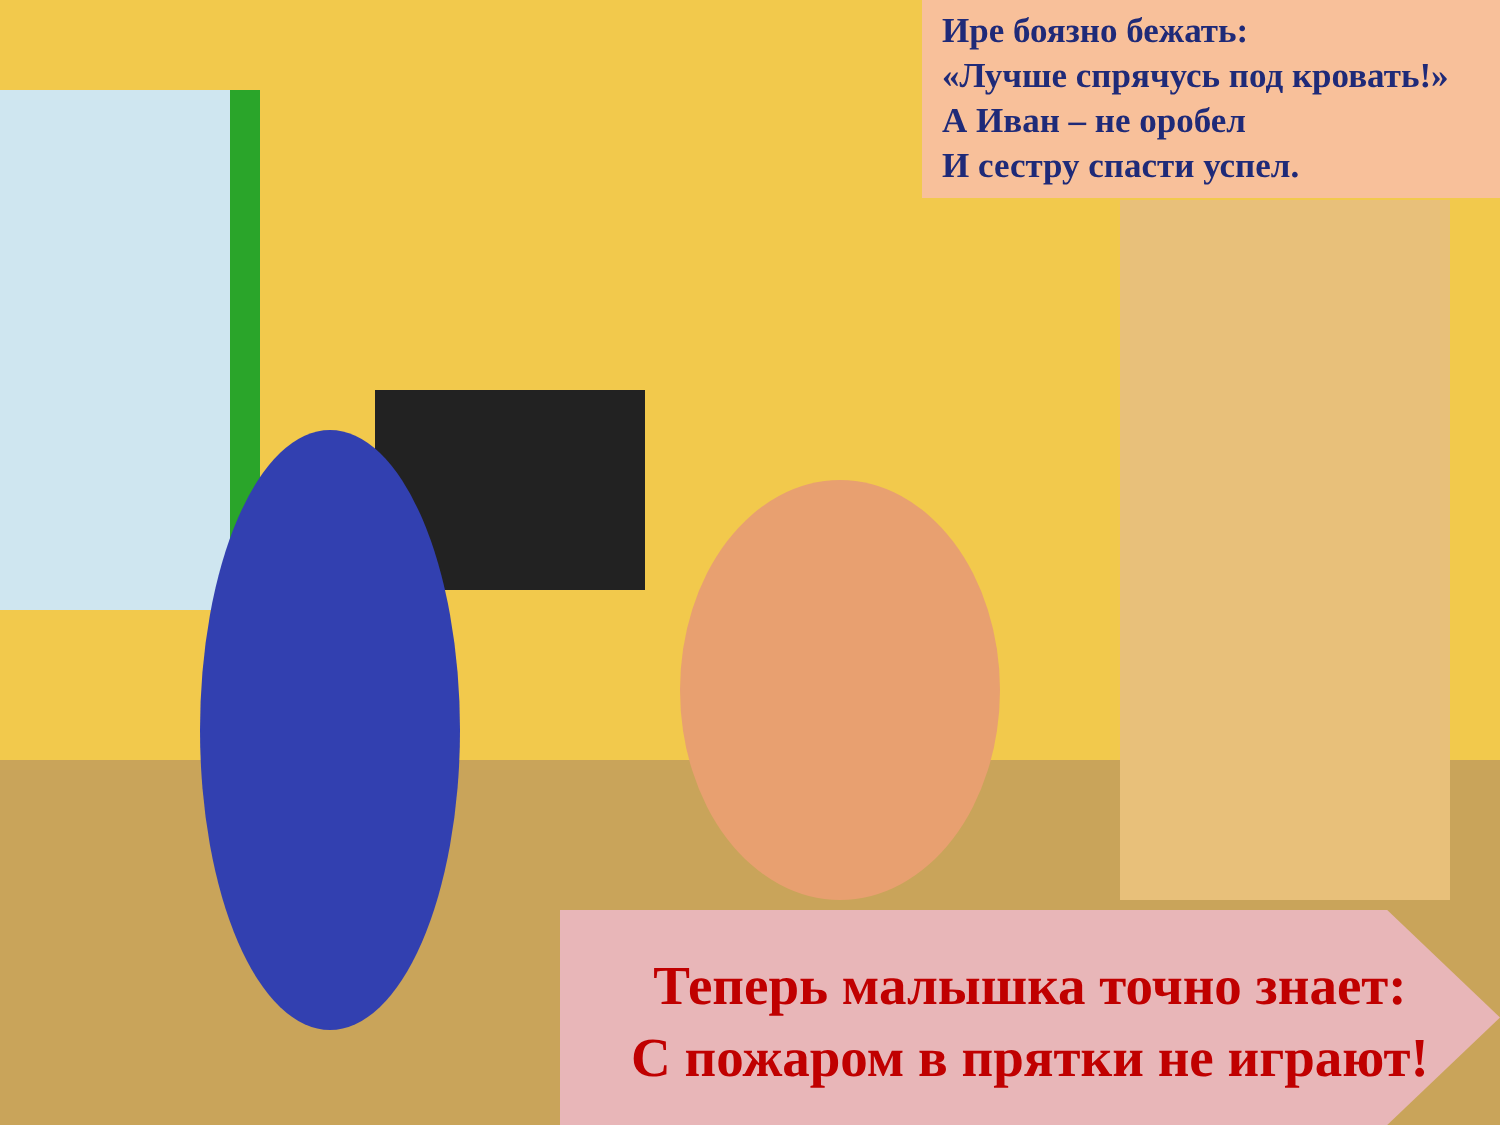Ире боязно бежать:
«Лучше спрячусь под кровать!»
А Иван – не оробел
И сестру спасти успел.
Теперь малышка точно знает:
С пожаром в прятки не играют!